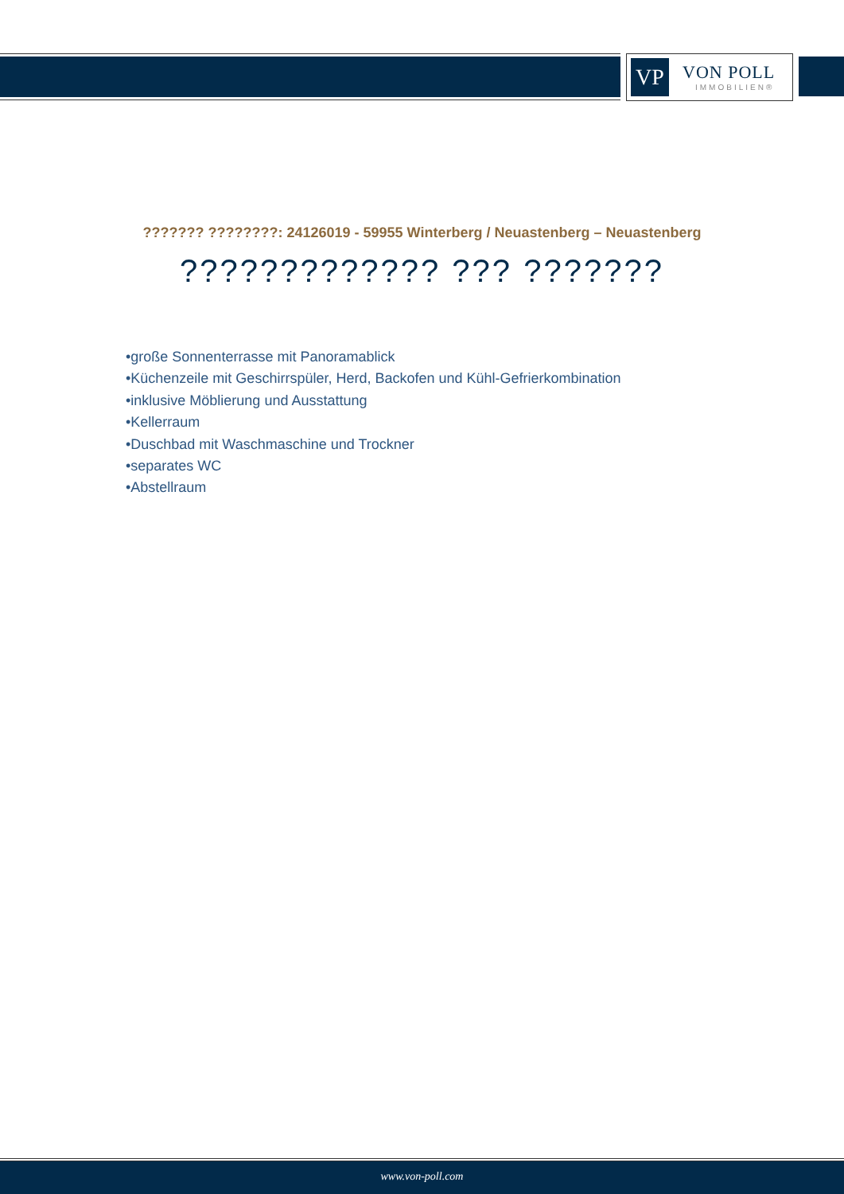VP VON POLL
IMMOBILIEN®
??????? ????????: 24126019 - 59955 Winterberg / Neuastenberg – Neuastenberg
????????????? ??? ???????
•große Sonnenterrasse mit Panoramablick
•Küchenzeile mit Geschirrspüler, Herd, Backofen und Kühl-Gefrierkombination
•inklusive Möblierung und Ausstattung
•Kellerraum
•Duschbad mit Waschmaschine und Trockner
•separates WC
•Abstellraum
www.von-poll.com